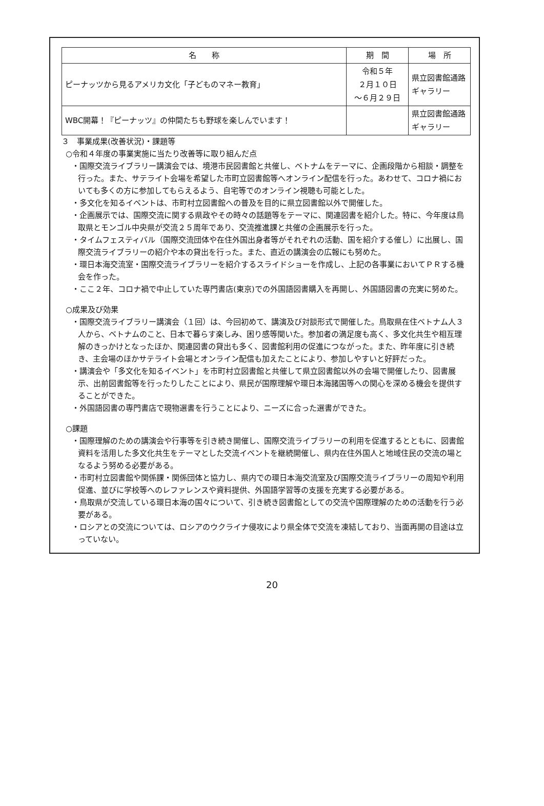| 名 称 | 期 間 | 場 所 |
| --- | --- | --- |
| ピーナッツから見るアメリカ文化「子どものマネー教育」 | 令和５年 ２月１０日 ～６月２９日 | 県立図書館通路ギャラリー |
| WBC開幕！『ピーナッツ』の仲間たちも野球を楽しんでいます！ | | 県立図書館通路ギャラリー |
３　事業成果(改善状況)・課題等
○令和４年度の事業実施に当たり改善等に取り組んだ点
・国際交流ライブラリー講演会では、境港市民図書館と共催し、ベトナムをテーマに、企画段階から相談・調整を行った。また、サテライト会場を希望した市町立図書館等へオンライン配信を行った。あわせて、コロナ禍においても多くの方に参加してもらえるよう、自宅等でのオンライン視聴も可能とした。
・多文化を知るイベントは、市町村立図書館への普及を目的に県立図書館以外で開催した。
・企画展示では、国際交流に関する県政やその時々の話題等をテーマに、関連図書を紹介した。特に、今年度は鳥取県とモンゴル中央県が交流２５周年であり、交流推進課と共催の企画展示を行った。
・タイムフェスティバル（国際交流団体や在住外国出身者等がそれぞれの活動、国を紹介する催し）に出展し、国際交流ライブラリーの紹介や本の貸出を行った。また、直近の講演会の広報にも努めた。
・環日本海交流室・国際交流ライブラリーを紹介するスライドショーを作成し、上記の各事業においてＰＲする機会を作った。
・ここ２年、コロナ禍で中止していた専門書店(東京)での外国語図書購入を再開し、外国語図書の充実に努めた。
○成果及び効果
・国際交流ライブラリー講演会（１回）は、今回初めて、講演及び対談形式で開催した。鳥取県在住ベトナム人３人から、ベトナムのこと、日本で暮らす楽しみ、困り感等聞いた。参加者の満足度も高く、多文化共生や相互理解のきっかけとなったほか、関連図書の貸出も多く、図書館利用の促進につながった。また、昨年度に引き続き、主会場のほかサテライト会場とオンライン配信も加えたことにより、参加しやすいと好評だった。
・講演会や「多文化を知るイベント」を市町村立図書館と共催して県立図書館以外の会場で開催したり、図書展示、出前図書館等を行ったりしたことにより、県民が国際理解や環日本海諸国等への関心を深める機会を提供することができた。
・外国語図書の専門書店で現物選書を行うことにより、ニーズに合った選書ができた。
○課題
・国際理解のための講演会や行事等を引き続き開催し、国際交流ライブラリーの利用を促進するとともに、図書館資料を活用した多文化共生をテーマとした交流イベントを継続開催し、県内在住外国人と地域住民の交流の場となるよう努める必要がある。
・市町村立図書館や関係課・関係団体と協力し、県内での環日本海交流室及び国際交流ライブラリーの周知や利用促進、並びに学校等へのレファレンスや資料提供、外国語学習等の支援を充実する必要がある。
・鳥取県が交流している環日本海の国々について、引き続き図書館としての交流や国際理解のための活動を行う必要がある。
・ロシアとの交流については、ロシアのウクライナ侵攻により県全体で交流を凍結しており、当面再開の目途は立っていない。
20